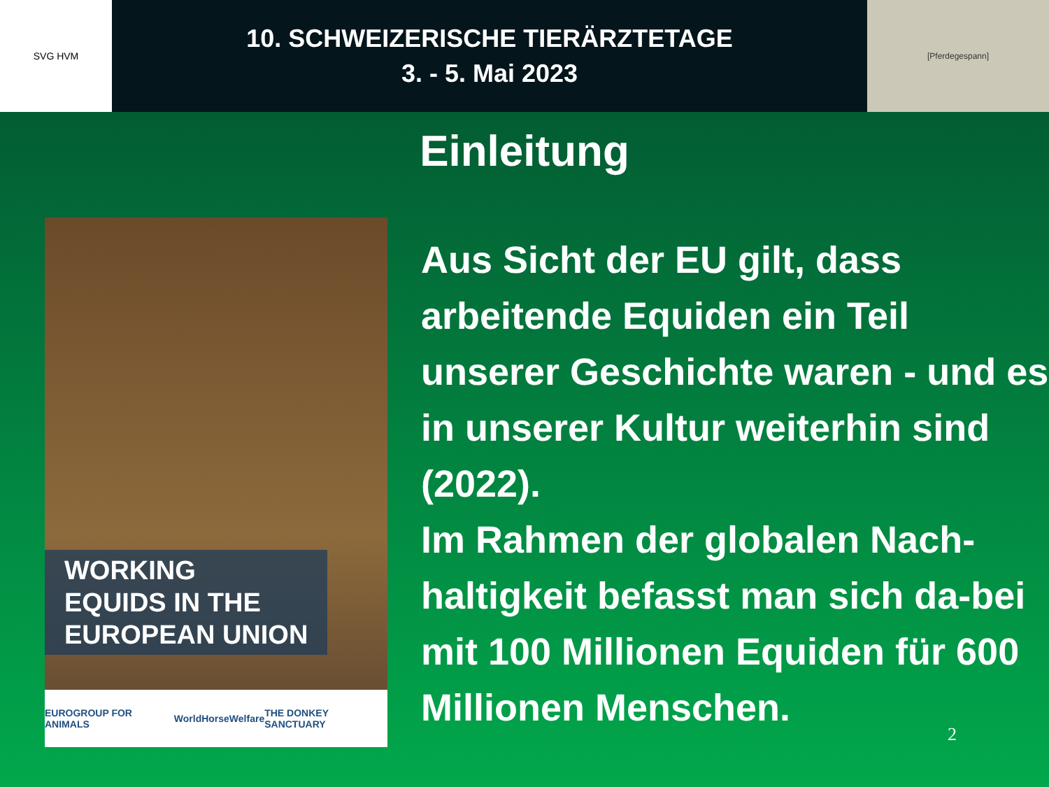SVG HVM
10. SCHWEIZERISCHE TIERÄRZTETAGE
3. - 5. Mai 2023
[Pferdegespann]
Einleitung
WORKING
EQUIDS IN THE
EUROPEAN UNION
EUROGROUP FOR ANIMALS WorldHorseWelfare THE DONKEY SANCTUARY
Aus Sicht der EU gilt, dass arbeitende Equiden ein Teil unserer Geschichte waren - und es in unserer Kultur weiterhin sind (2022).
Im Rahmen der globalen Nach-haltigkeit befasst man sich da-bei mit 100 Millionen Equiden für 600 Millionen Menschen.
2